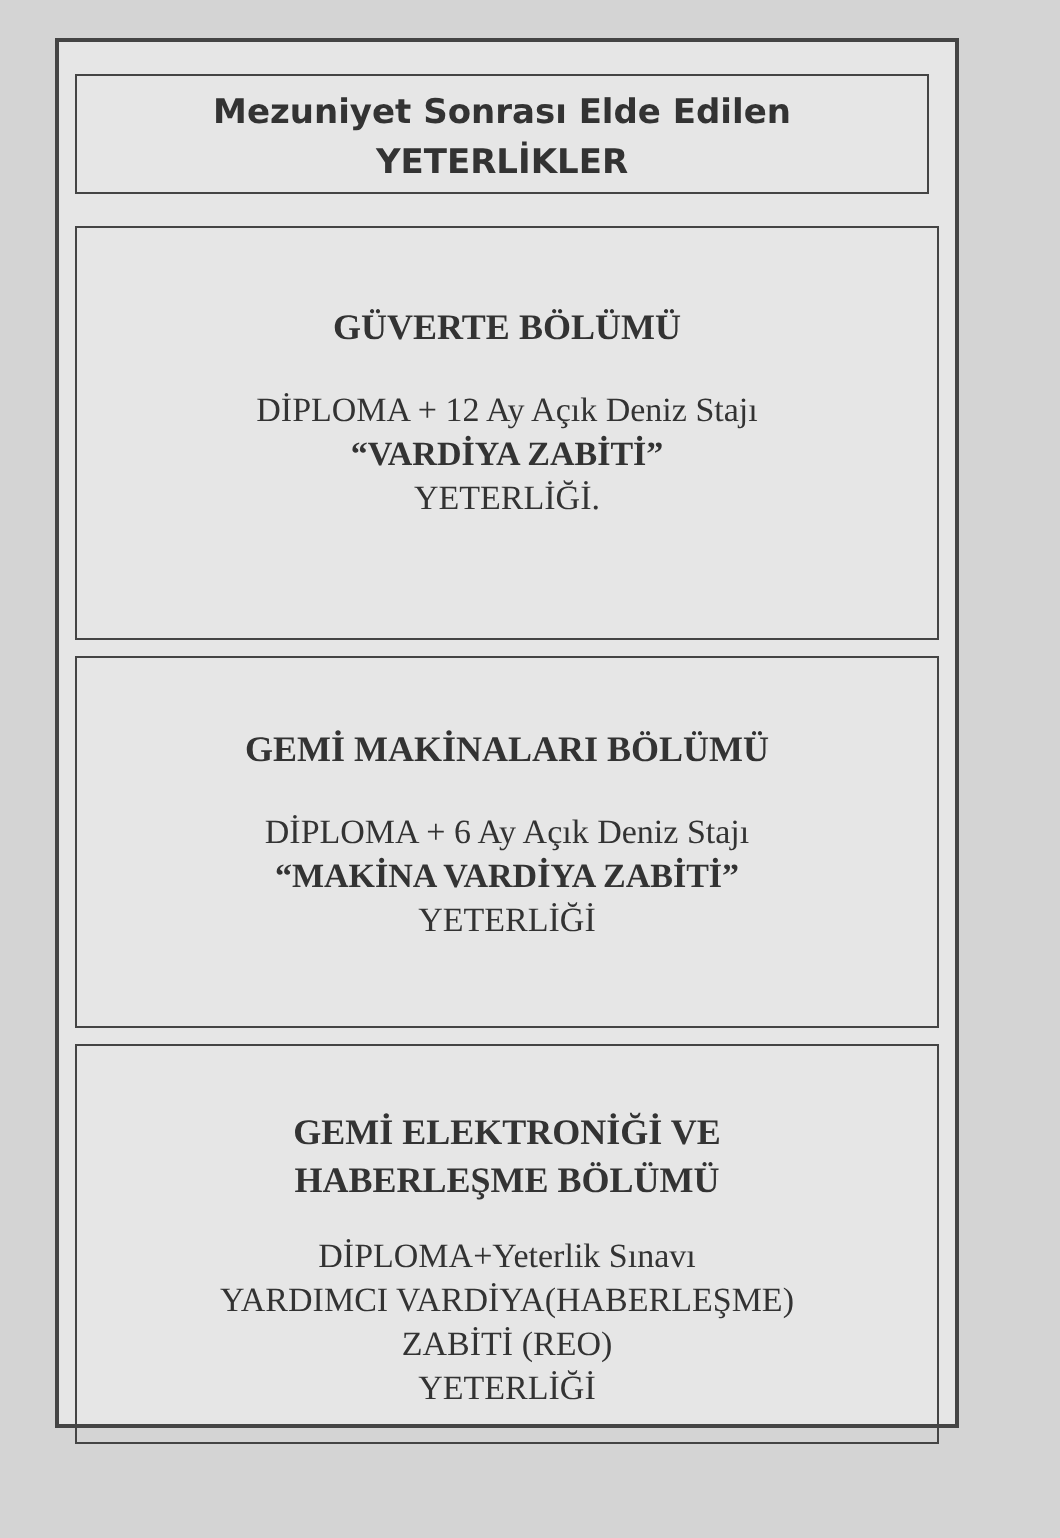Mezuniyet Sonrası Elde Edilen
YETERLİKLER
GÜVERTE BÖLÜMÜ
DİPLOMA + 12 Ay Açık Deniz Stajı
“VARDİYA ZABİTİ”
YETERLİĞİ.
GEMİ MAKİNALARI BÖLÜMÜ
DİPLOMA + 6 Ay Açık Deniz Stajı
“MAKİNA VARDİYA ZABİTİ”
YETERLİĞİ
GEMİ ELEKTRONİĞİ VE
HABERLEŞME BÖLÜMÜ
DİPLOMA+Yeterlik Sınavı
YARDIMCI VARDİYA(HABERLEŞME)
ZABİTİ (REO)
YETERLİĞİ